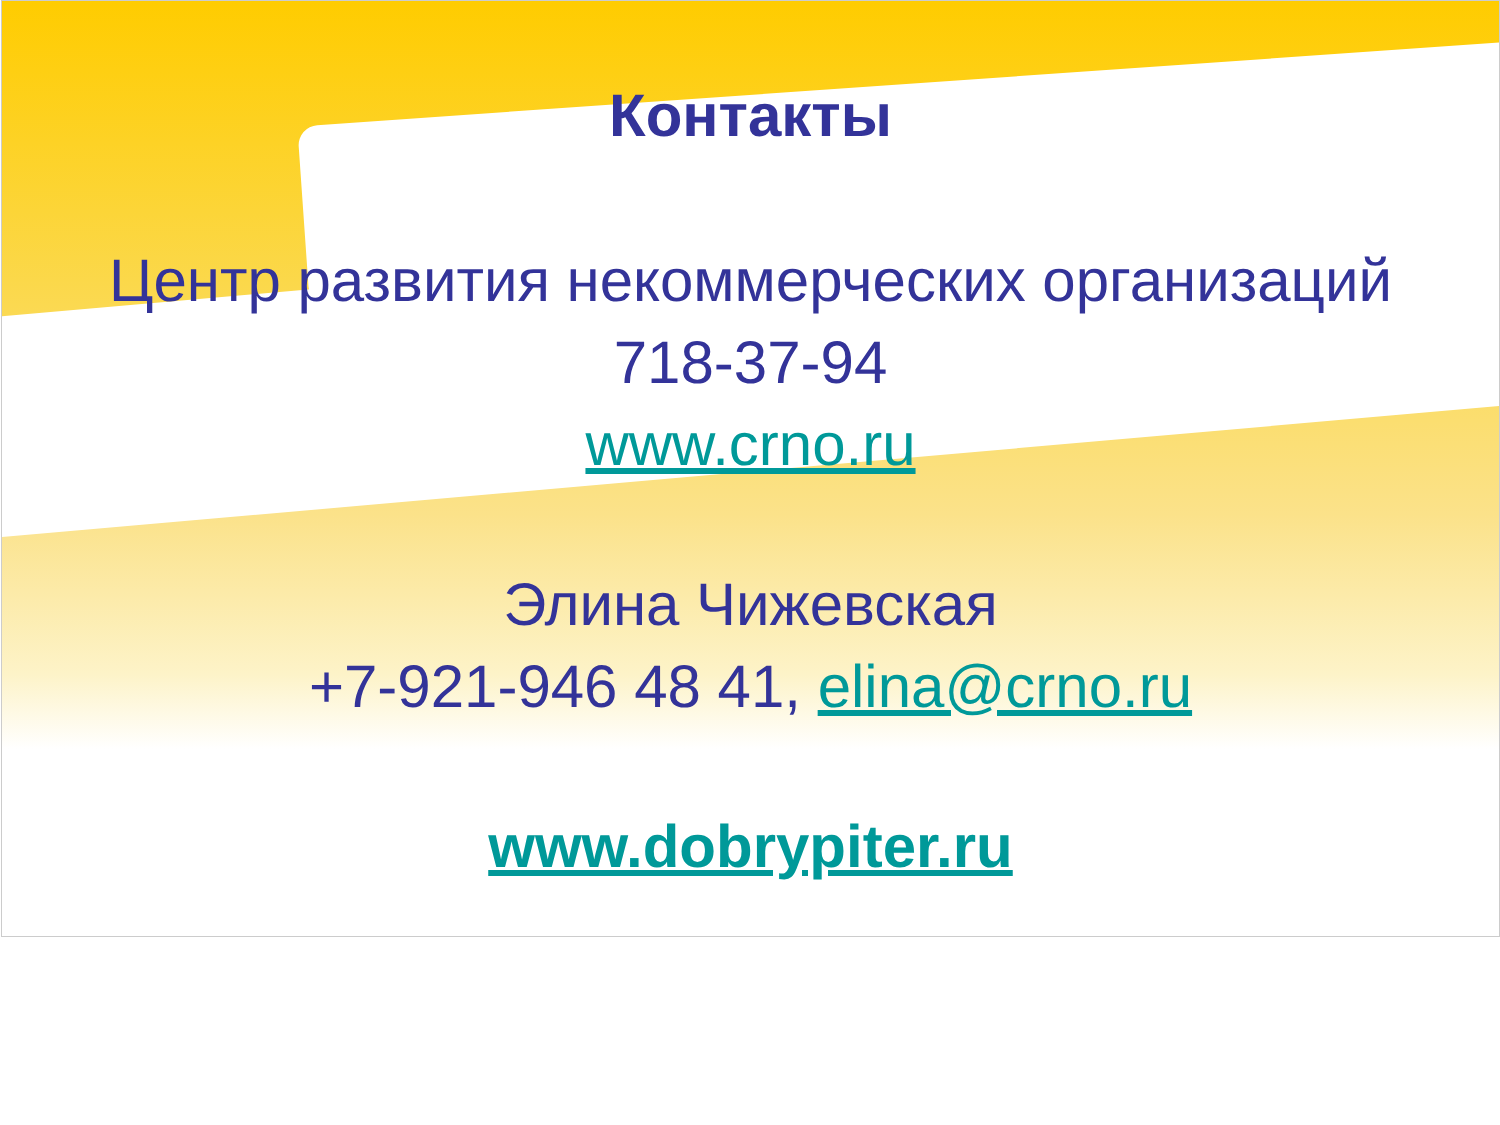Контакты
Центр развития некоммерческих организаций
718-37-94
www.crno.ru
Элина Чижевская
+7-921-946 48 41, elina@crno.ru
www.dobrypiter.ru